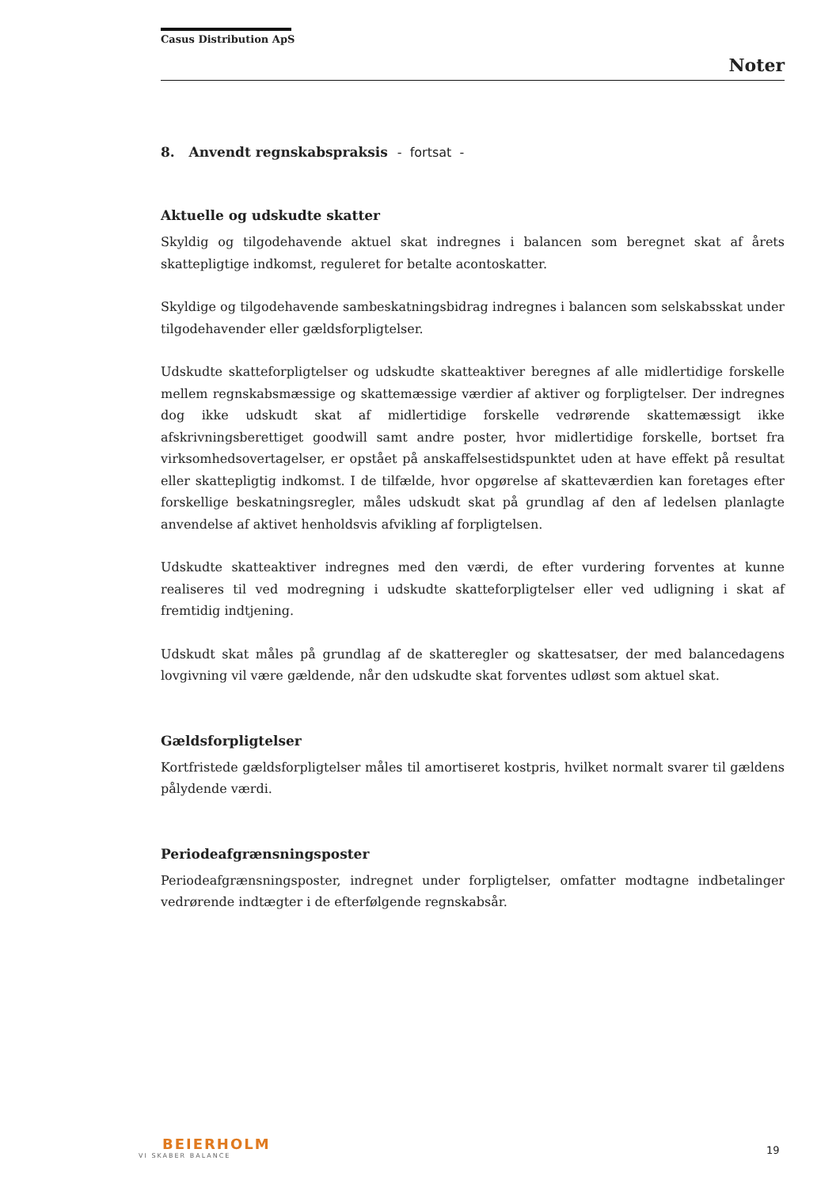Casus Distribution ApS
Noter
8. Anvendt regnskabspraksis - fortsat -
Aktuelle og udskudte skatter
Skyldig og tilgodehavende aktuel skat indregnes i balancen som beregnet skat af årets skattepligtige indkomst, reguleret for betalte acontoskatter.
Skyldige og tilgodehavende sambeskatningsbidrag indregnes i balancen som selskabsskat under tilgodehavender eller gældsforpligtelser.
Udskudte skatteforpligtelser og udskudte skatteaktiver beregnes af alle midlertidige forskelle mellem regnskabsmæssige og skattemæssige værdier af aktiver og forpligtelser. Der indregnes dog ikke udskudt skat af midlertidige forskelle vedrørende skattemæssigt ikke afskrivningsberettiget goodwill samt andre poster, hvor midlertidige forskelle, bortset fra virksomhedsovertagelser, er opstået på anskaffelsestidspunktet uden at have effekt på resultat eller skattepligtig indkomst. I de tilfælde, hvor opgørelse af skatteværdien kan foretages efter forskellige beskatningsregler, måles udskudt skat på grundlag af den af ledelsen planlagte anvendelse af aktivet henholdsvis afvikling af forpligtelsen.
Udskudte skatteaktiver indregnes med den værdi, de efter vurdering forventes at kunne realiseres til ved modregning i udskudte skatteforpligtelser eller ved udligning i skat af fremtidig indtjening.
Udskudt skat måles på grundlag af de skatteregler og skattesatser, der med balancedagens lovgivning vil være gældende, når den udskudte skat forventes udløst som aktuel skat.
Gældsforpligtelser
Kortfristede gældsforpligtelser måles til amortiseret kostpris, hvilket normalt svarer til gældens pålydende værdi.
Periodeafgrænsningsposter
Periodeafgrænsningsposter, indregnet under forpligtelser, omfatter modtagne indbetalinger vedrørende indtægter i de efterfølgende regnskabsår.
BEIERHOLM
VI SKABER BALANCE
19